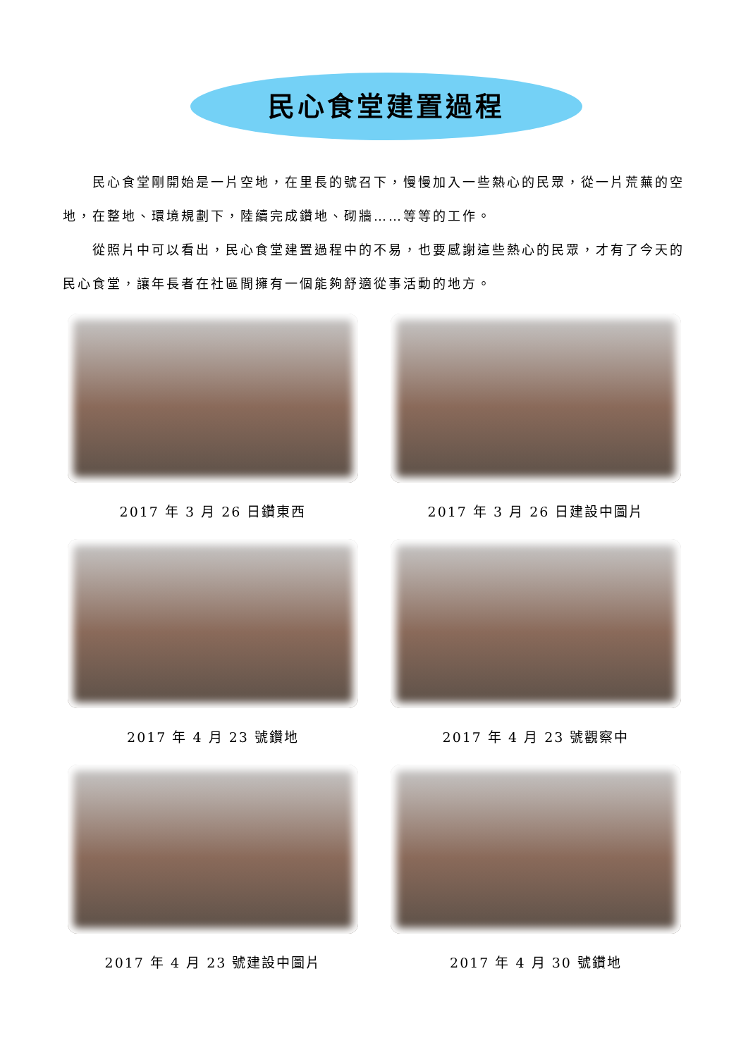民心食堂建置過程
民心食堂剛開始是一片空地，在里長的號召下，慢慢加入一些熱心的民眾，從一片荒蕪的空地，在整地、環境規劃下，陸續完成鑽地、砌牆……等等的工作。
從照片中可以看出，民心食堂建置過程中的不易，也要感謝這些熱心的民眾，才有了今天的民心食堂，讓年長者在社區間擁有一個能夠舒適從事活動的地方。
2017 年 3 月 26 日鑽東西
2017 年 3 月 26 日建設中圖片
2017 年 4 月 23 號鑽地
2017 年 4 月 23 號觀察中
2017 年 4 月 23 號建設中圖片
2017 年 4 月 30 號鑽地